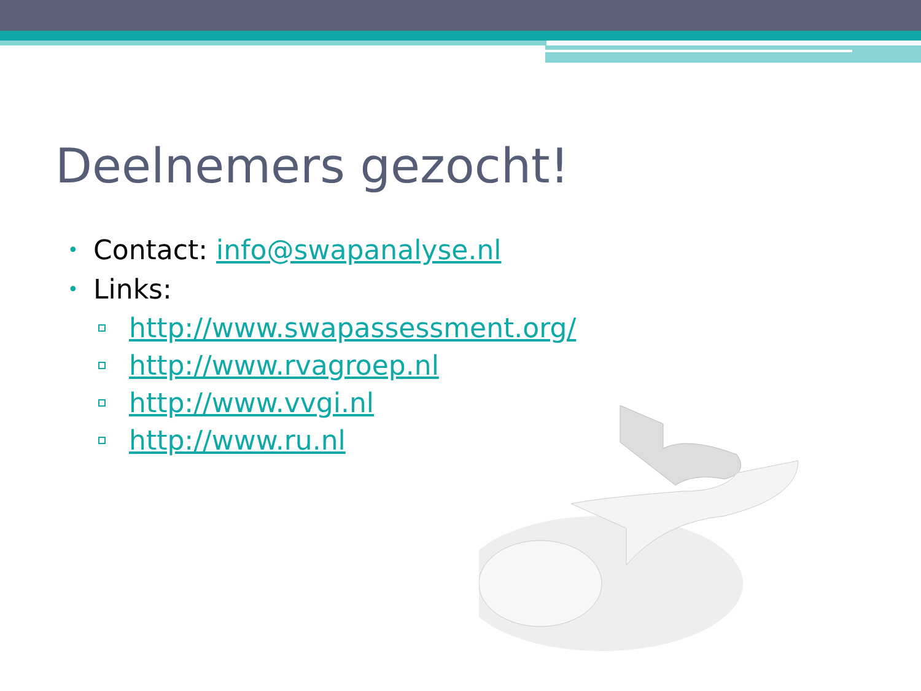Deelnemers gezocht!
• Contact: info@swapanalyse.nl
• Links:
http://www.swapassessment.org/
http://www.rvagroep.nl
http://www.vvgi.nl
http://www.ru.nl